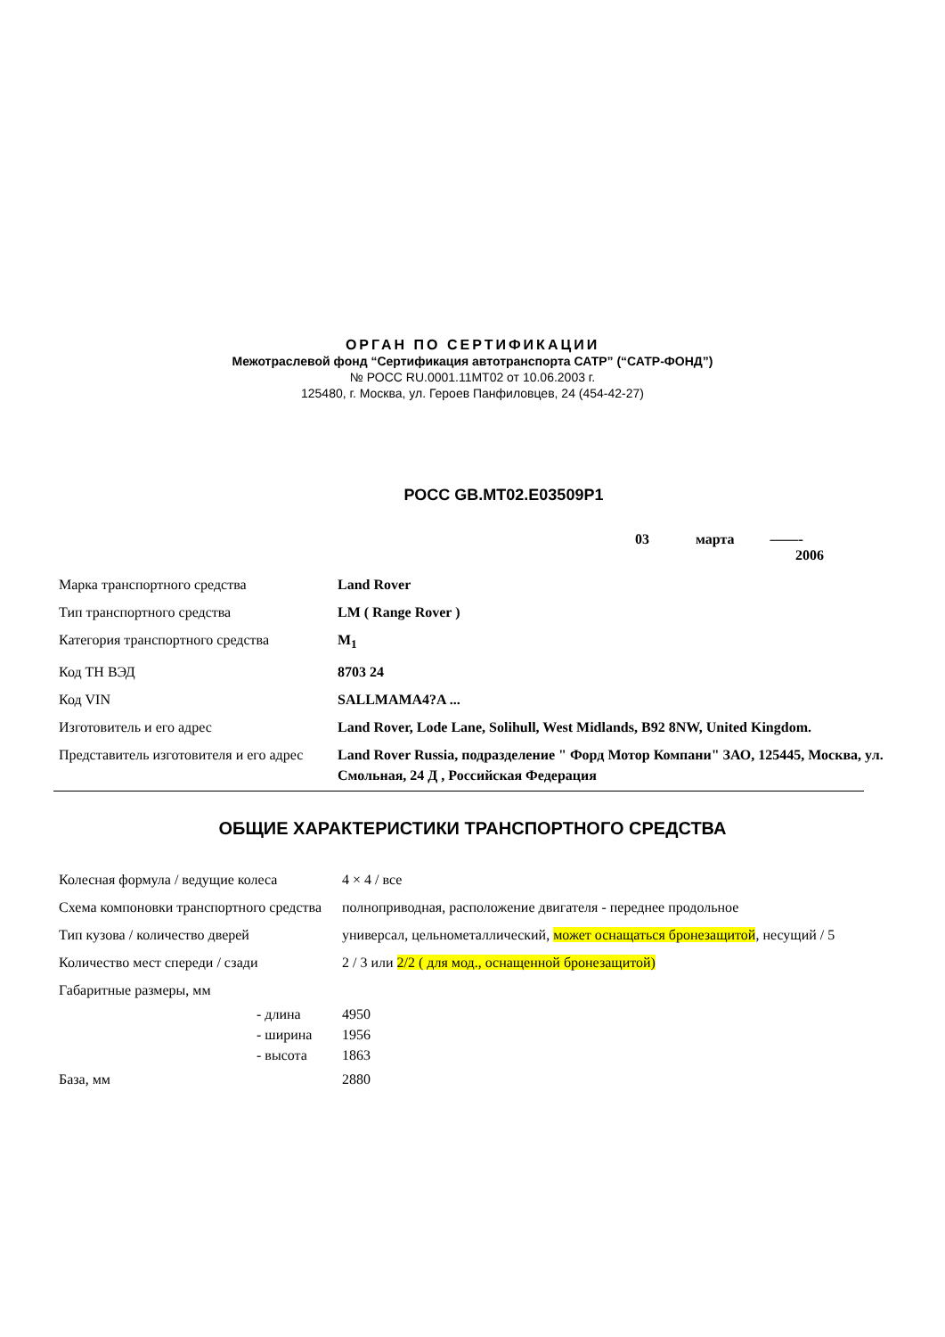ОРГАН ПО СЕРТИФИКАЦИИ
Межотраслевой фонд “Сертификация автотранспорта САТР” (“САТР-ФОНД”)
№ РОСС RU.0001.11МТ02 от 10.06.2003 г.
125480, г. Москва, ул. Героев Панфиловцев, 24 (454-42-27)
РОСС GB.MT02.E03509P1
03 марта ——-
2006
| Марка транспортного средства | Land Rover |
| Тип транспортного средства | LM ( Range Rover ) |
| Категория транспортного средства | M<sub>1</sub> |
| Код ТН ВЭД | 8703 24 |
| Код VIN | SALLMAMA4?A ... |
| Изготовитель и его адрес | Land Rover, Lode Lane, Solihull, West Midlands, B92 8NW, United Kingdom. |
| Представитель изготовителя и его адрес | Land Rover Russia, подразделение " Форд Мотор Компани" ЗАО, 125445, Москва, ул. Смольная, 24 Д , Российская Федерация |
ОБЩИЕ ХАРАКТЕРИСТИКИ ТРАНСПОРТНОГО СРЕДСТВА
| Колесная формула / ведущие колеса | 4 × 4 / все |
| Схема компоновки транспортного средства | полноприводная, расположение двигателя - переднее продольное |
| Тип кузова / количество дверей | универсал, цельнометаллический, может оснащаться бронезащитой , несущий / 5 |
| Количество мест спереди / сзади | 2 / 3 или 2/2 ( для мод., оснащенной бронезащитой) |
| Габаритные размеры, мм | |
| - длина - ширина - высота | 4950 1956 1863 |
| База, мм | 2880 |